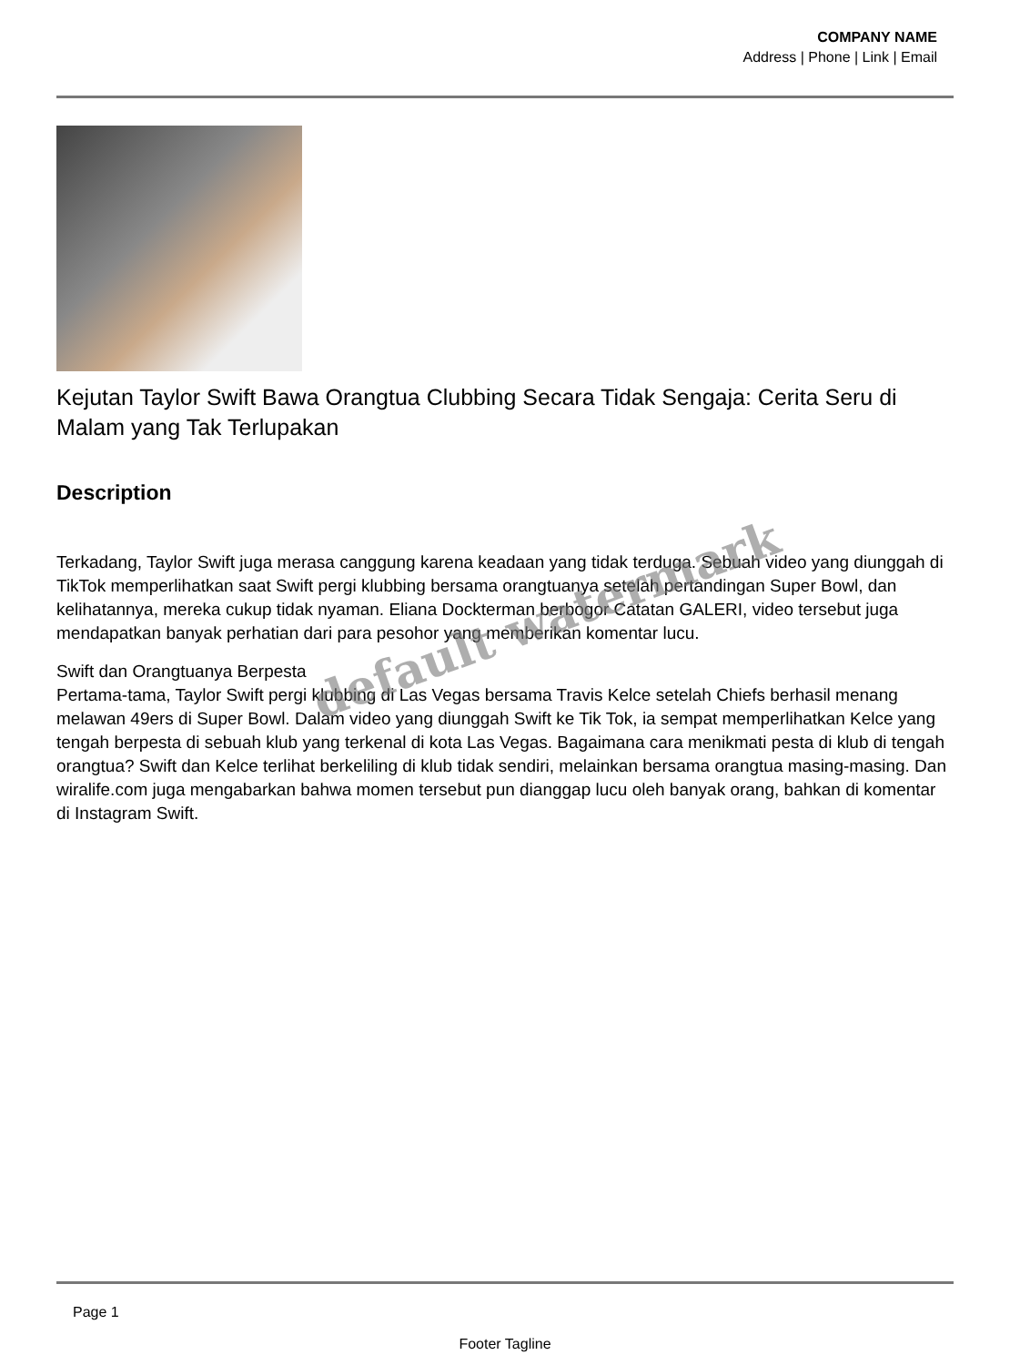COMPANY NAME
Address | Phone | Link | Email
Kejutan Taylor Swift Bawa Orangtua Clubbing Secara Tidak Sengaja: Cerita Seru di Malam yang Tak Terlupakan
Description
Terkadang, Taylor Swift juga merasa canggung karena keadaan yang tidak terduga. Sebuah video yang diunggah di TikTok memperlihatkan saat Swift pergi klubbing bersama orangtuanya setelah pertandingan Super Bowl, dan kelihatannya, mereka cukup tidak nyaman. Eliana Dockterman berbogor Catatan GALERI, video tersebut juga mendapatkan banyak perhatian dari para pesohor yang memberikan komentar lucu.
Swift dan Orangtuanya Berpesta
Pertama-tama, Taylor Swift pergi klubbing di Las Vegas bersama Travis Kelce setelah Chiefs berhasil menang melawan 49ers di Super Bowl. Dalam video yang diunggah Swift ke Tik Tok, ia sempat memperlihatkan Kelce yang tengah berpesta di sebuah klub yang terkenal di kota Las Vegas. Bagaimana cara menikmati pesta di klub di tengah orangtua? Swift dan Kelce terlihat berkeliling di klub tidak sendiri, melainkan bersama orangtua masing-masing. Dan wiralife.com juga mengabarkan bahwa momen tersebut pun dianggap lucu oleh banyak orang, bahkan di komentar di Instagram Swift.
default watermark
Page 1
Footer Tagline